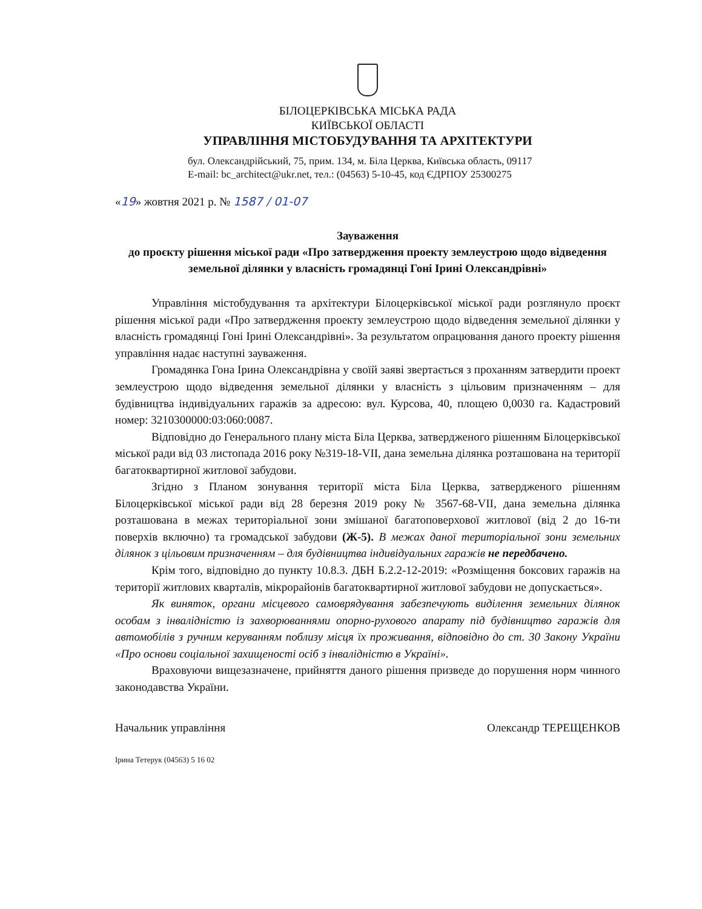БІЛОЦЕРКІВСЬКА МІСЬКА РАДА
КИЇВСЬКОЇ ОБЛАСТІ
УПРАВЛІННЯ МІСТОБУДУВАННЯ ТА АРХІТЕКТУРИ
бул. Олександрійський, 75, прим. 134, м. Біла Церква, Київська область, 09117
E-mail: bc_architect@ukr.net, тел.: (04563) 5-10-45, код ЄДРПОУ 25300275
«19» жовтня 2021 р. № 1587 / 01-07
Зауваження
до проєкту рішення міської ради «Про затвердження проекту землеустрою щодо відведення земельної ділянки у власність громадянці Гоні Ірині Олександрівні»
Управління містобудування та архітектури Білоцерківської міської ради розглянуло проєкт рішення міської ради «Про затвердження проекту землеустрою щодо відведення земельної ділянки у власність громадянці Гоні Ірині Олександрівні». За результатом опрацювання даного проекту рішення управління надає наступні зауваження.
Громадянка Гона Ірина Олександрівна у своїй заяві звертається з проханням затвердити проект землеустрою щодо відведення земельної ділянки у власність з цільовим призначенням – для будівництва індивідуальних гаражів за адресою: вул. Курсова, 40, площею 0,0030 га. Кадастровий номер: 3210300000:03:060:0087.
Відповідно до Генерального плану міста Біла Церква, затвердженого рішенням Білоцерківської міської ради від 03 листопада 2016 року №319-18-VII, дана земельна ділянка розташована на території багатоквартирної житлової забудови.
Згідно з Планом зонування території міста Біла Церква, затвердженого рішенням Білоцерківської міської ради від 28 березня 2019 року № 3567-68-VII, дана земельна ділянка розташована в межах територіальної зони змішаної багатоповерхової житлової (від 2 до 16-ти поверхів включно) та громадської забудови (Ж-5). В межах даної територіальної зони земельних ділянок з цільовим призначенням – для будівництва індивідуальних гаражів не передбачено.
Крім того, відповідно до пункту 10.8.3. ДБН Б.2.2-12-2019: «Розміщення боксових гаражів на території житлових кварталів, мікрорайонів багатоквартирної житлової забудови не допускається».
Як виняток, органи місцевого самоврядування забезпечують виділення земельних ділянок особам з інвалідністю із захворюваннями опорно-рухового апарату під будівництво гаражів для автомобілів з ручним керуванням поблизу місця їх проживання, відповідно до ст. 30 Закону України «Про основи соціальної захищеності осіб з інвалідністю в Україні».
Враховуючи вищезазначене, прийняття даного рішення призведе до порушення норм чинного законодавства України.
Начальник управління Олександр ТЕРЕЩЕНКОВ
Ірина Тетерук (04563) 5 16 02